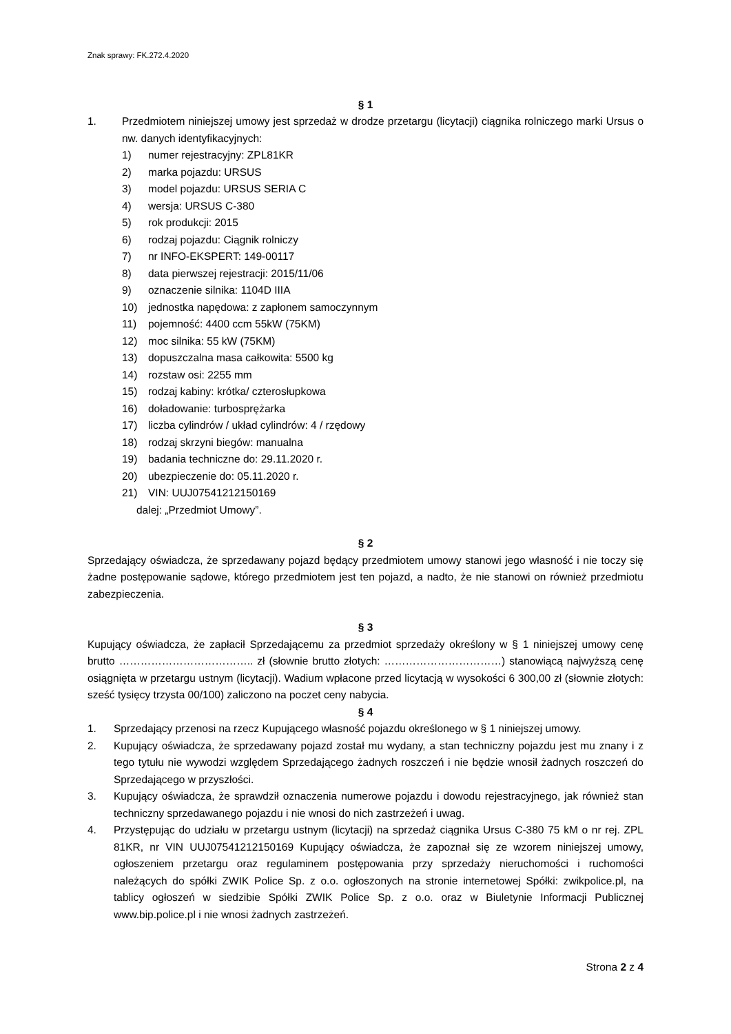Znak sprawy: FK.272.4.2020
§ 1
1. Przedmiotem niniejszej umowy jest sprzedaż w drodze przetargu (licytacji) ciągnika rolniczego marki Ursus o nw. danych identyfikacyjnych:
1) numer rejestracyjny: ZPL81KR
2) marka pojazdu: URSUS
3) model pojazdu: URSUS SERIA C
4) wersja: URSUS C-380
5) rok produkcji: 2015
6) rodzaj pojazdu: Ciągnik rolniczy
7) nr INFO-EKSPERT: 149-00117
8) data pierwszej rejestracji: 2015/11/06
9) oznaczenie silnika: 1104D IIIA
10) jednostka napędowa: z zapłonem samoczynnym
11) pojemność: 4400 ccm 55kW (75KM)
12) moc silnika: 55 kW (75KM)
13) dopuszczalna masa całkowita: 5500 kg
14) rozstaw osi: 2255 mm
15) rodzaj kabiny: krótka/ czterosłupkowa
16) doładowanie: turbosprężarka
17) liczba cylindrów / układ cylindrów: 4 / rzędowy
18) rodzaj skrzyni biegów: manualna
19) badania techniczne do: 29.11.2020 r.
20) ubezpieczenie do: 05.11.2020 r.
21) VIN: UUJ07541212150169
dalej: „Przedmiot Umowy”.
§ 2
Sprzedający oświadcza, że sprzedawany pojazd będący przedmiotem umowy stanowi jego własność i nie toczy się żadne postępowanie sądowe, którego przedmiotem jest ten pojazd, a nadto, że nie stanowi on również przedmiotu zabezpieczenia.
§ 3
Kupujący oświadcza, że zapłacił Sprzedającemu za przedmiot sprzedaży określony w § 1 niniejszej umowy cenę brutto ……………………………….. zł (słownie brutto złotych: ……………………………) stanowiącą najwyższą cenę osiągnięta w przetargu ustnym (licytacji). Wadium wpłacone przed licytacją w wysokości 6 300,00 zł (słownie złotych: sześć tysięcy trzysta 00/100) zaliczono na poczet ceny nabycia.
§ 4
1. Sprzedający przenosi na rzecz Kupującego własność pojazdu określonego w § 1 niniejszej umowy.
2. Kupujący oświadcza, że sprzedawany pojazd został mu wydany, a stan techniczny pojazdu jest mu znany i z tego tytułu nie wywodzi względem Sprzedającego żadnych roszczeń i nie będzie wnosił żadnych roszczeń do Sprzedającego w przyszłości.
3. Kupujący oświadcza, że sprawdził oznaczenia numerowe pojazdu i dowodu rejestracyjnego, jak również stan techniczny sprzedawanego pojazdu i nie wnosi do nich zastrzeżeń i uwag.
4. Przystępując do udziału w przetargu ustnym (licytacji) na sprzedaż ciągnika Ursus C-380 75 kM o nr rej. ZPL 81KR, nr VIN UUJ07541212150169 Kupujący oświadcza, że zapoznał się ze wzorem niniejszej umowy, ogłoszeniem przetargu oraz regulaminem postępowania przy sprzedaży nieruchomości i ruchomości należących do spółki ZWIK Police Sp. z o.o. ogłoszonych na stronie internetowej Spółki: zwikpolice.pl, na tablicy ogłoszeń w siedzibie Spółki ZWIK Police Sp. z o.o. oraz w Biuletynie Informacji Publicznej www.bip.police.pl i nie wnosi żadnych zastrzeżeń.
Strona 2 z 4